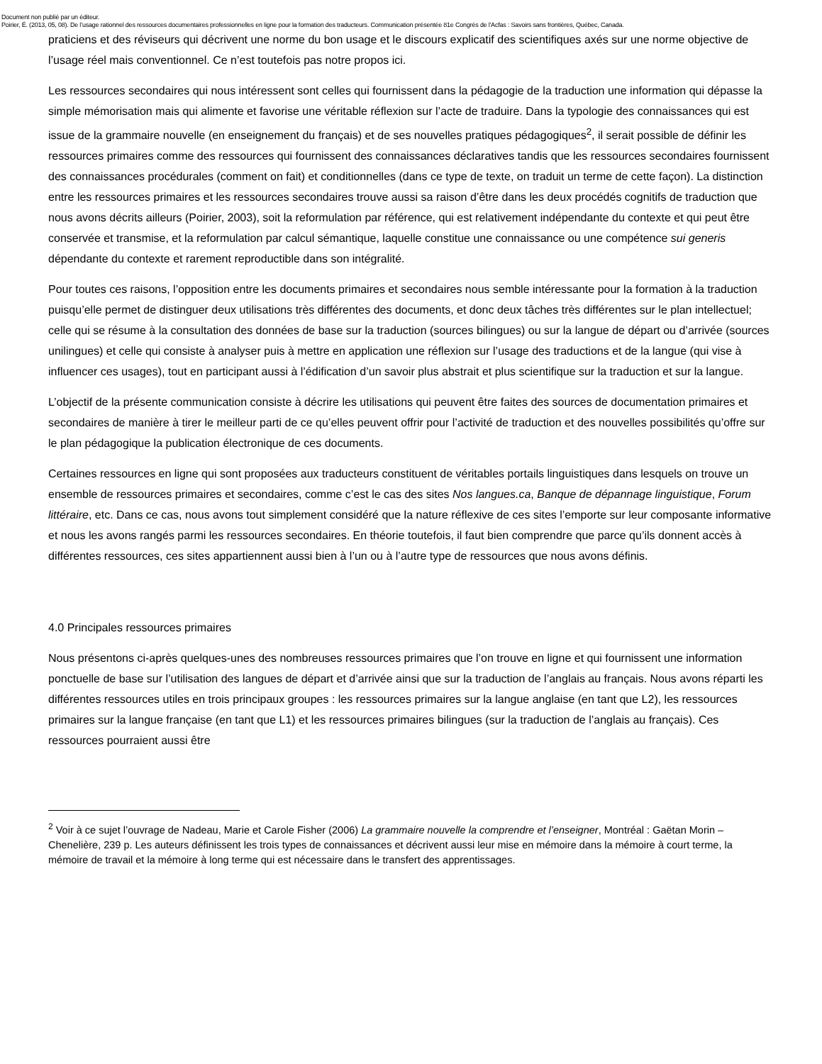Document non publié par un éditeur.
Poirier, É. (2013, 05, 08). De l’usage rationnel des ressources documentaires professionnelles en ligne pour la formation des traducteurs. Communication présentée 81e Congrès de l'Acfas : Savoirs sans frontières, Québec, Canada.
praticiens et des réviseurs qui décrivent une norme du bon usage et le discours explicatif des scientifiques axés sur une norme objective de l’usage réel mais conventionnel. Ce n’est toutefois pas notre propos ici.
Les ressources secondaires qui nous intéressent sont celles qui fournissent dans la pédagogie de la traduction une information qui dépasse la simple mémorisation mais qui alimente et favorise une véritable réflexion sur l’acte de traduire. Dans la typologie des connaissances qui est issue de la grammaire nouvelle (en enseignement du français) et de ses nouvelles pratiques pédagogiques<sup>2</sup>, il serait possible de définir les ressources primaires comme des ressources qui fournissent des connaissances déclaratives tandis que les ressources secondaires fournissent des connaissances procédurales (comment on fait) et conditionnelles (dans ce type de texte, on traduit un terme de cette façon). La distinction entre les ressources primaires et les ressources secondaires trouve aussi sa raison d’être dans les deux procédés cognitifs de traduction que nous avons décrits ailleurs (Poirier, 2003), soit la reformulation par référence, qui est relativement indépendante du contexte et qui peut être conservée et transmise, et la reformulation par calcul sémantique, laquelle constitue une connaissance ou une compétence sui generis dépendante du contexte et rarement reproductible dans son intégralité.
Pour toutes ces raisons, l’opposition entre les documents primaires et secondaires nous semble intéressante pour la formation à la traduction puisqu’elle permet de distinguer deux utilisations très différentes des documents, et donc deux tâches très différentes sur le plan intellectuel; celle qui se résume à la consultation des données de base sur la traduction (sources bilingues) ou sur la langue de départ ou d’arrivée (sources unilingues) et celle qui consiste à analyser puis à mettre en application une réflexion sur l’usage des traductions et de la langue (qui vise à influencer ces usages), tout en participant aussi à l’édification d’un savoir plus abstrait et plus scientifique sur la traduction et sur la langue.
L’objectif de la présente communication consiste à décrire les utilisations qui peuvent être faites des sources de documentation primaires et secondaires de manière à tirer le meilleur parti de ce qu’elles peuvent offrir pour l’activité de traduction et des nouvelles possibilités qu’offre sur le plan pédagogique la publication électronique de ces documents.
Certaines ressources en ligne qui sont proposées aux traducteurs constituent de véritables portails linguistiques dans lesquels on trouve un ensemble de ressources primaires et secondaires, comme c’est le cas des sites Nos langues.ca, Banque de dépannage linguistique, Forum littéraire, etc. Dans ce cas, nous avons tout simplement considéré que la nature réflexive de ces sites l’emporte sur leur composante informative et nous les avons rangés parmi les ressources secondaires. En théorie toutefois, il faut bien comprendre que parce qu’ils donnent accès à différentes ressources, ces sites appartiennent aussi bien à l’un ou à l’autre type de ressources que nous avons définis.
4.0 Principales ressources primaires
Nous présentons ci-après quelques-unes des nombreuses ressources primaires que l’on trouve en ligne et qui fournissent une information ponctuelle de base sur l’utilisation des langues de départ et d’arrivée ainsi que sur la traduction de l’anglais au français. Nous avons réparti les différentes ressources utiles en trois principaux groupes : les ressources primaires sur la langue anglaise (en tant que L2), les ressources primaires sur la langue française (en tant que L1) et les ressources primaires bilingues (sur la traduction de l’anglais au français). Ces ressources pourraient aussi être
<sup>2</sup> Voir à ce sujet l’ouvrage de Nadeau, Marie et Carole Fisher (2006) La grammaire nouvelle la comprendre et l’enseigner, Montréal : Gaëtan Morin – Chenelière, 239 p. Les auteurs définissent les trois types de connaissances et décrivent aussi leur mise en mémoire dans la mémoire à court terme, la mémoire de travail et la mémoire à long terme qui est nécessaire dans le transfert des apprentissages.